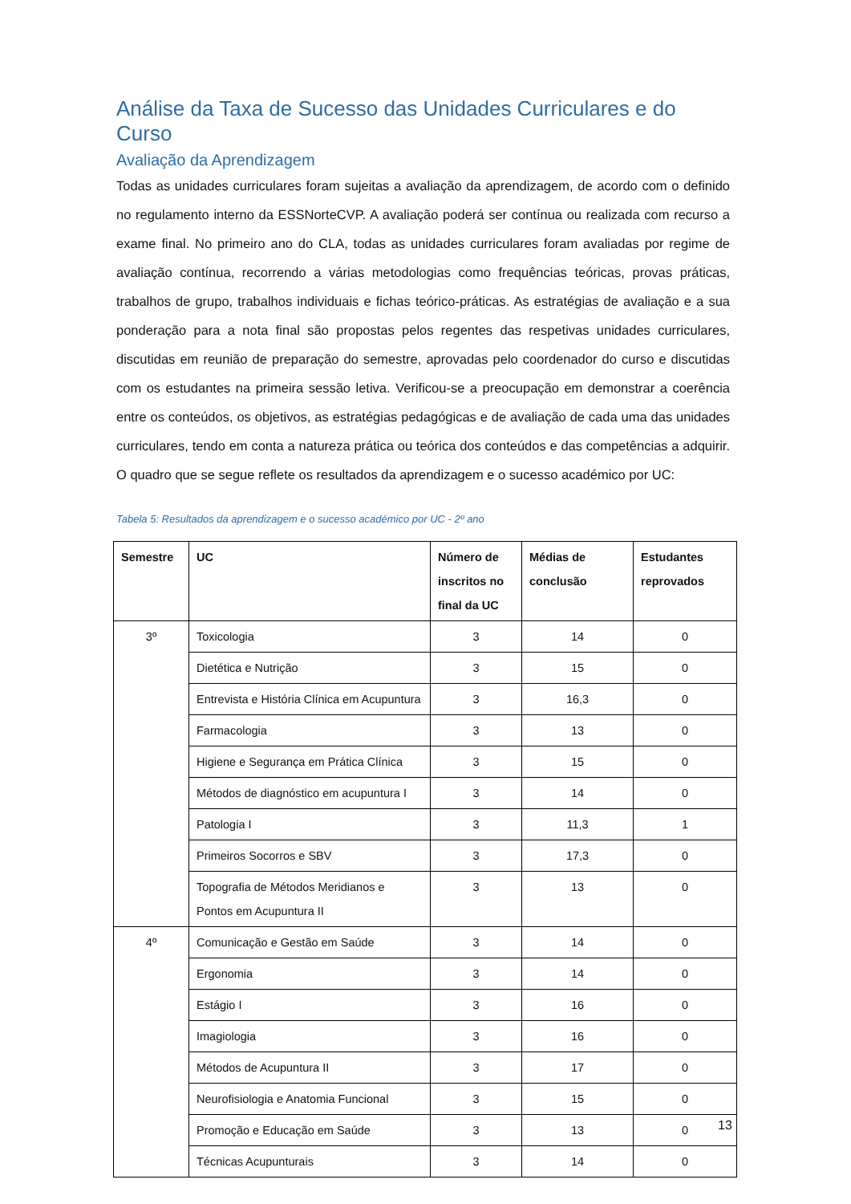Análise da Taxa de Sucesso das Unidades Curriculares e do Curso
Avaliação da Aprendizagem
Todas as unidades curriculares foram sujeitas a avaliação da aprendizagem, de acordo com o definido no regulamento interno da ESSNorteCVP. A avaliação poderá ser contínua ou realizada com recurso a exame final. No primeiro ano do CLA, todas as unidades curriculares foram avaliadas por regime de avaliação contínua, recorrendo a várias metodologias como frequências teóricas, provas práticas, trabalhos de grupo, trabalhos individuais e fichas teórico-práticas. As estratégias de avaliação e a sua ponderação para a nota final são propostas pelos regentes das respetivas unidades curriculares, discutidas em reunião de preparação do semestre, aprovadas pelo coordenador do curso e discutidas com os estudantes na primeira sessão letiva. Verificou-se a preocupação em demonstrar a coerência entre os conteúdos, os objetivos, as estratégias pedagógicas e de avaliação de cada uma das unidades curriculares, tendo em conta a natureza prática ou teórica dos conteúdos e das competências a adquirir. O quadro que se segue reflete os resultados da aprendizagem e o sucesso académico por UC:
Tabela 5: Resultados da aprendizagem e o sucesso académico por UC - 2º ano
| Semestre | UC | Número de inscritos no final da UC | Médias de conclusão | Estudantes reprovados |
| --- | --- | --- | --- | --- |
| 3º | Toxicologia | 3 | 14 | 0 |
| | Dietética e Nutrição | 3 | 15 | 0 |
| | Entrevista e História Clínica em Acupuntura | 3 | 16,3 | 0 |
| | Farmacologia | 3 | 13 | 0 |
| | Higiene e Segurança em Prática Clínica | 3 | 15 | 0 |
| | Métodos de diagnóstico em acupuntura I | 3 | 14 | 0 |
| | Patologia I | 3 | 11,3 | 1 |
| | Primeiros Socorros e SBV | 3 | 17,3 | 0 |
| | Topografia de Métodos Meridianos e Pontos em Acupuntura II | 3 | 13 | 0 |
| 4º | Comunicação e Gestão em Saúde | 3 | 14 | 0 |
| | Ergonomia | 3 | 14 | 0 |
| | Estágio I | 3 | 16 | 0 |
| | Imagiologia | 3 | 16 | 0 |
| | Métodos de Acupuntura II | 3 | 17 | 0 |
| | Neurofisiologia e Anatomia Funcional | 3 | 15 | 0 |
| | Promoção e Educação em Saúde | 3 | 13 | 0 |
| | Técnicas Acupunturais | 3 | 14 | 0 |
13